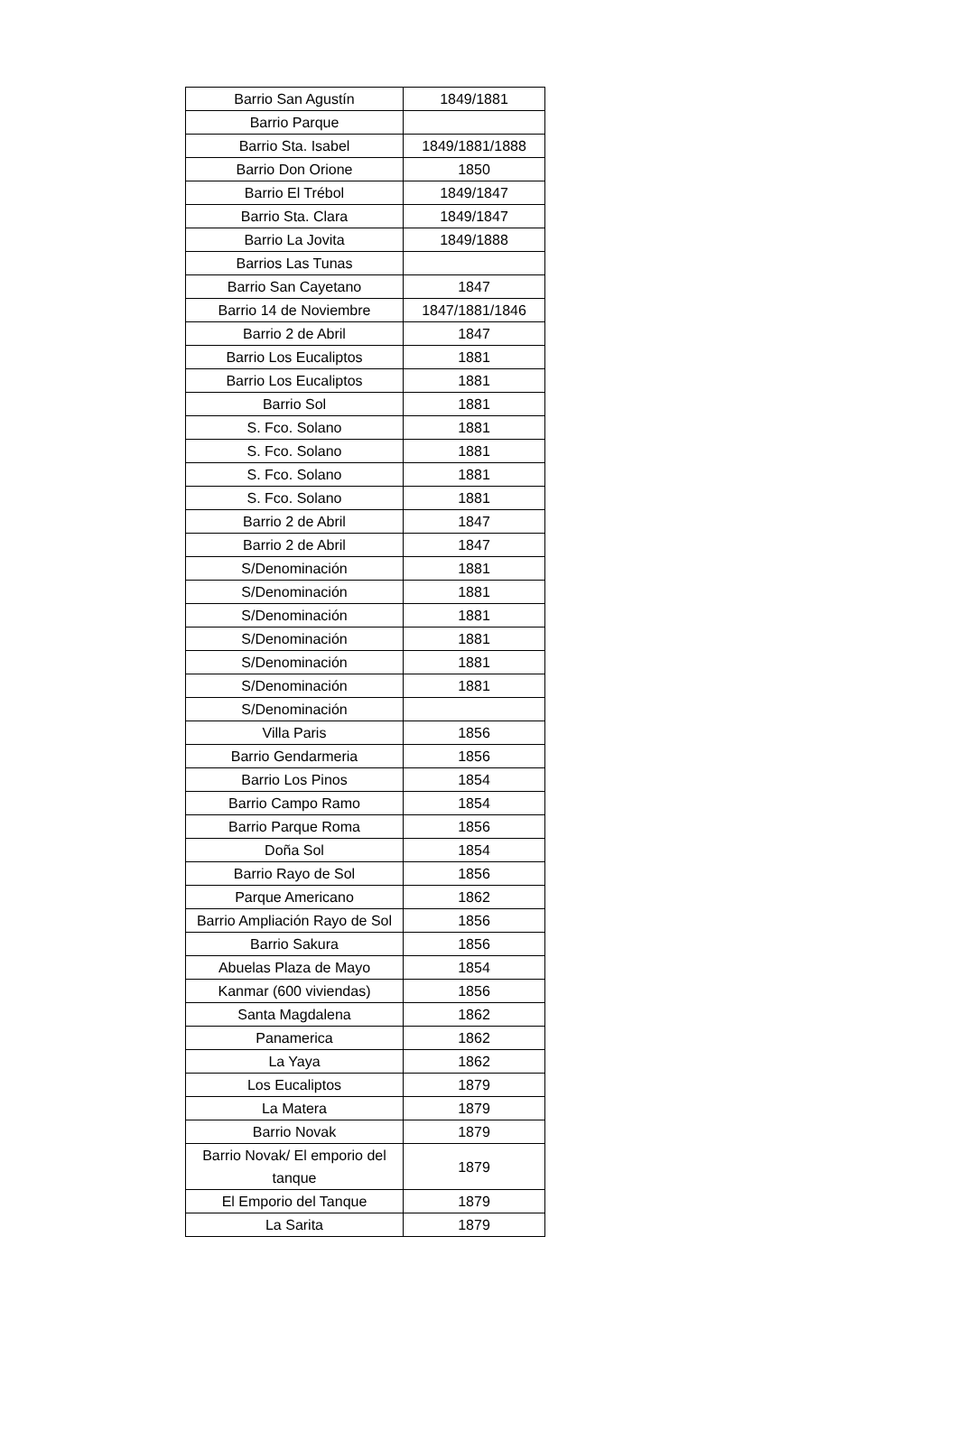| Barrio San Agustín | 1849/1881 |
| Barrio Parque | |
| Barrio Sta. Isabel | 1849/1881/1888 |
| Barrio Don Orione | 1850 |
| Barrio El Trébol | 1849/1847 |
| Barrio Sta. Clara | 1849/1847 |
| Barrio La Jovita | 1849/1888 |
| Barrios Las Tunas | |
| Barrio San Cayetano | 1847 |
| Barrio 14 de Noviembre | 1847/1881/1846 |
| Barrio 2 de Abril | 1847 |
| Barrio Los Eucaliptos | 1881 |
| Barrio Los Eucaliptos | 1881 |
| Barrio Sol | 1881 |
| S. Fco. Solano | 1881 |
| S. Fco. Solano | 1881 |
| S. Fco. Solano | 1881 |
| S. Fco. Solano | 1881 |
| Barrio 2 de Abril | 1847 |
| Barrio 2 de Abril | 1847 |
| S/Denominación | 1881 |
| S/Denominación | 1881 |
| S/Denominación | 1881 |
| S/Denominación | 1881 |
| S/Denominación | 1881 |
| S/Denominación | 1881 |
| S/Denominación | |
| Villa Paris | 1856 |
| Barrio Gendarmeria | 1856 |
| Barrio Los Pinos | 1854 |
| Barrio Campo Ramo | 1854 |
| Barrio Parque Roma | 1856 |
| Doña Sol | 1854 |
| Barrio Rayo de Sol | 1856 |
| Parque Americano | 1862 |
| Barrio Ampliación Rayo de Sol | 1856 |
| Barrio Sakura | 1856 |
| Abuelas Plaza de Mayo | 1854 |
| Kanmar (600 viviendas) | 1856 |
| Santa Magdalena | 1862 |
| Panamerica | 1862 |
| La Yaya | 1862 |
| Los Eucaliptos | 1879 |
| La Matera | 1879 |
| Barrio Novak | 1879 |
| Barrio Novak/ El emporio del tanque | 1879 |
| El Emporio del Tanque | 1879 |
| La Sarita | 1879 |